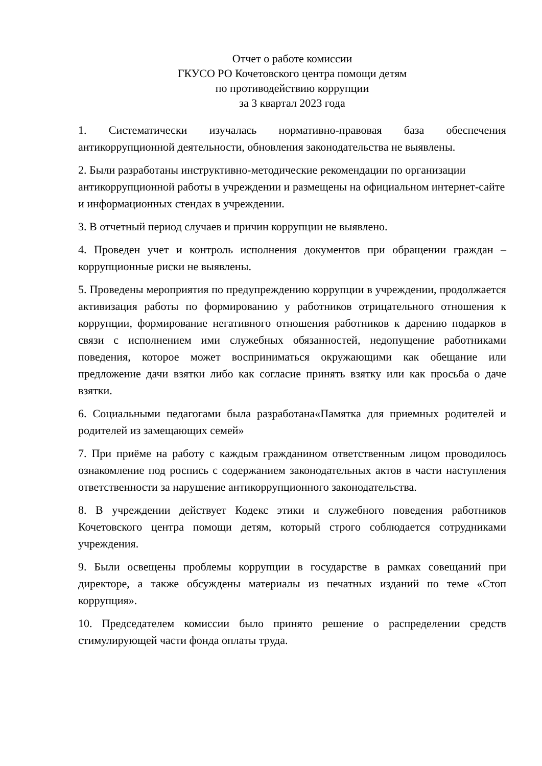Отчет о работе комиссии
ГКУСО РО Кочетовского центра помощи детям
по противодействию коррупции
за 3 квартал 2023 года
1. Систематически изучалась нормативно-правовая база обеспечения антикоррупционной деятельности, обновления законодательства не выявлены.
2. Были разработаны инструктивно-методические рекомендации по организации антикоррупционной работы в учреждении и размещены на официальном интернет-сайте и информационных стендах в учреждении.
3. В отчетный период случаев и причин коррупции не выявлено.
4. Проведен учет и контроль исполнения документов при обращении граждан – коррупционные риски не выявлены.
5. Проведены мероприятия по предупреждению коррупции в учреждении, продолжается активизация работы по формированию у работников отрицательного отношения к коррупции, формирование негативного отношения работников к дарению подарков в связи с исполнением ими служебных обязанностей, недопущение работниками поведения, которое может восприниматься окружающими как обещание или предложение дачи взятки либо как согласие принять взятку или как просьба о даче взятки.
6. Социальными педагогами была разработана«Памятка для приемных родителей и родителей из замещающих семей»
7. При приёме на работу с каждым гражданином ответственным лицом проводилось ознакомление под роспись с содержанием законодательных актов в части наступления ответственности за нарушение антикоррупционного законодательства.
8. В учреждении действует Кодекс этики и служебного поведения работников Кочетовского центра помощи детям, который строго соблюдается сотрудниками учреждения.
9. Были освещены проблемы коррупции в государстве в рамках совещаний при директоре, а также обсуждены материалы из печатных изданий по теме «Стоп коррупция».
10. Председателем комиссии было принято решение о распределении средств стимулирующей части фонда оплаты труда.